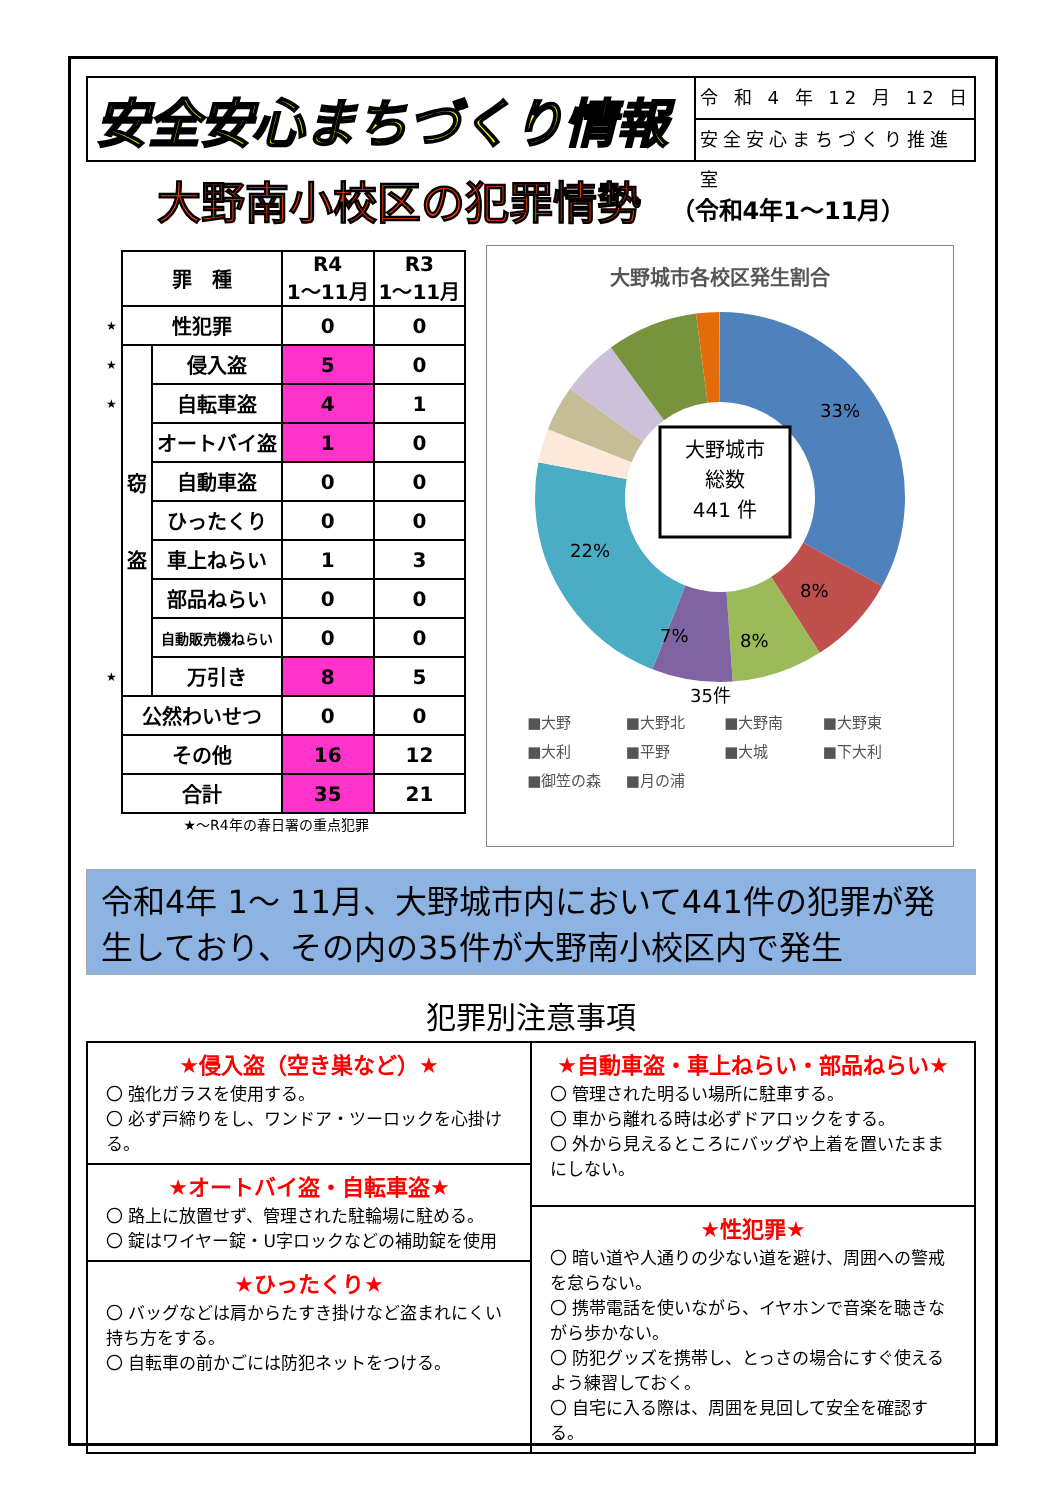安全安心まちづくり情報
令 和 4 年 12 月 12 日
安全安心まちづくり推進室
大野南小校区の犯罪情勢 （令和4年1～11月）
| | 罪 種 | | R4 1～11月 | R3 1～11月 |
| ★ | 性犯罪 | | 0 | 0 |
| ★ | 窃 盗 | 侵入盗 | 5 | 0 |
| ★ | | 自転車盗 | 4 | 1 |
| | | オートバイ盗 | 1 | 0 |
| | | 自動車盗 | 0 | 0 |
| | | ひったくり | 0 | 0 |
| | | 車上ねらい | 1 | 3 |
| | | 部品ねらい | 0 | 0 |
| | | 自動販売機ねらい | 0 | 0 |
| ★ | | 万引き | 8 | 5 |
| | 公然わいせつ | | 0 | 0 |
| | その他 | | 16 | 12 |
| | 合計 | | 35 | 21 |
★～R4年の春日署の重点犯罪
大野城市各校区発生割合
大野城市
総数
441 件
33%
8%
8%
7%
22%
35件
■大野 ■大野北 ■大野南 ■大野東 ■大利 ■平野 ■大城 ■下大利 ■御笠の森 ■月の浦
令和4年 1～ 11月、大野城市内において441件の犯罪が発生しており、その内の35件が大野南小校区内で発生
犯罪別注意事項
★侵入盗（空き巣など）★
〇 強化ガラスを使用する。
〇 必ず戸締りをし、ワンドア・ツーロックを心掛ける。
★オートバイ盗・自転車盗★
〇 路上に放置せず、管理された駐輪場に駐める。
〇 錠はワイヤー錠・U字ロックなどの補助錠を使用
★ひったくり★
〇 バッグなどは肩からたすき掛けなど盗まれにくい持ち方をする。
〇 自転車の前かごには防犯ネットをつける。
★自動車盗・車上ねらい・部品ねらい★
〇 管理された明るい場所に駐車する。
〇 車から離れる時は必ずドアロックをする。
〇 外から見えるところにバッグや上着を置いたままにしない。
★性犯罪★
〇 暗い道や人通りの少ない道を避け、周囲への警戒を怠らない。
〇 携帯電話を使いながら、イヤホンで音楽を聴きながら歩かない。
〇 防犯グッズを携帯し、とっさの場合にすぐ使えるよう練習しておく。
〇 自宅に入る際は、周囲を見回して安全を確認する。